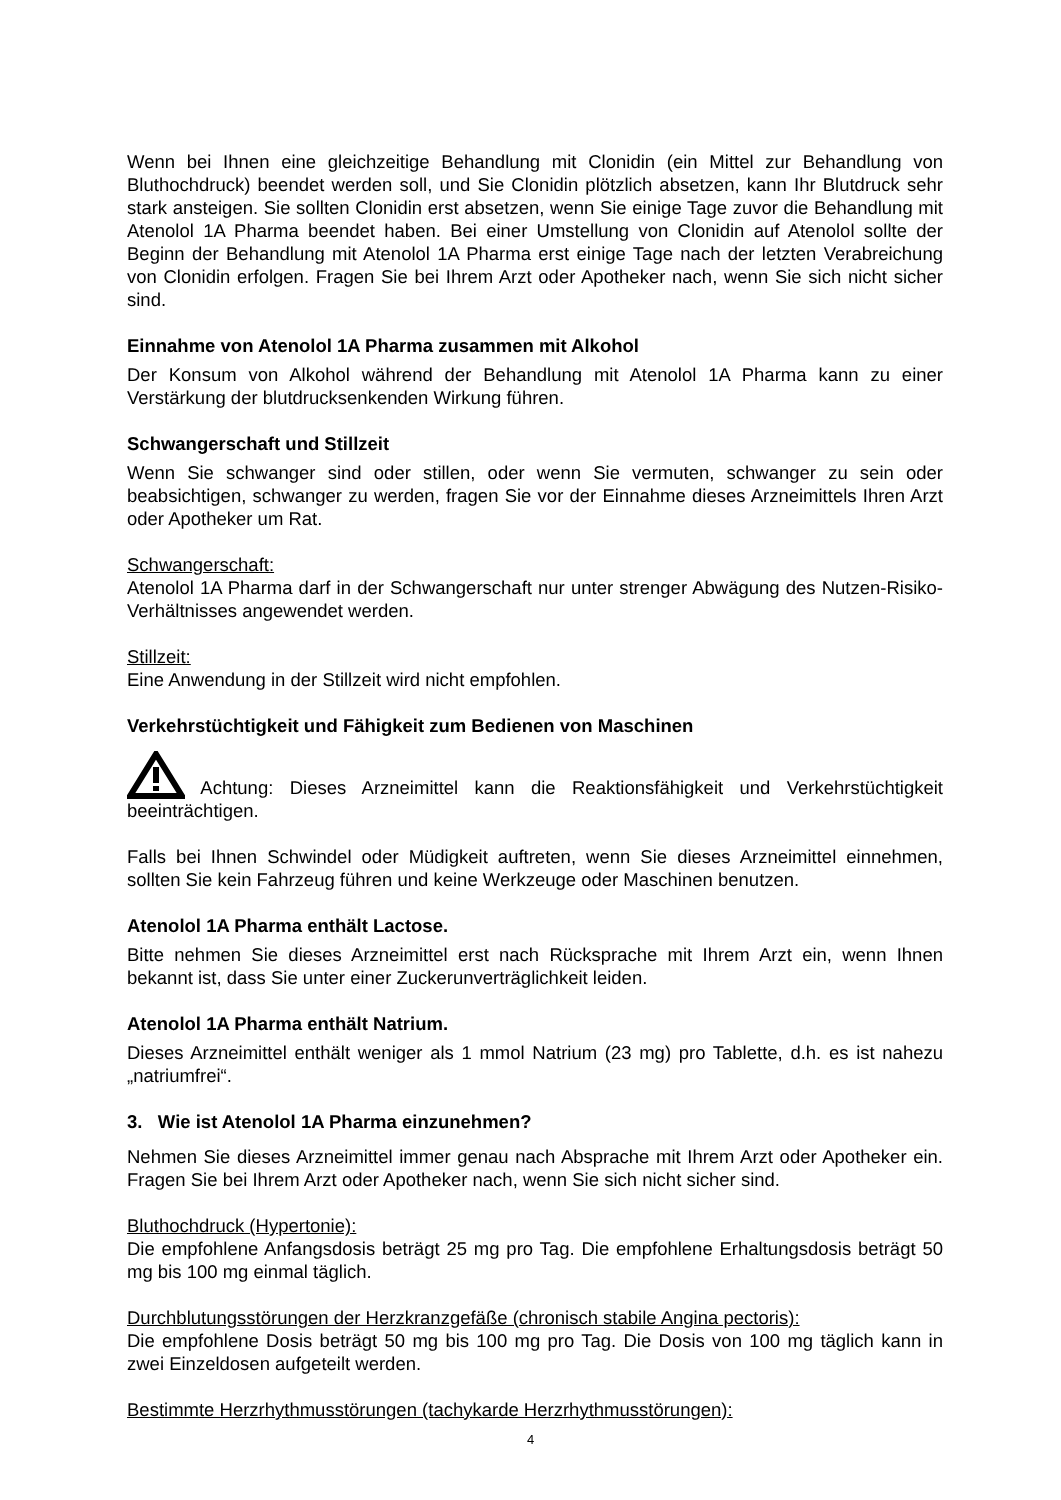Wenn bei Ihnen eine gleichzeitige Behandlung mit Clonidin (ein Mittel zur Behandlung von Bluthochdruck) beendet werden soll, und Sie Clonidin plötzlich absetzen, kann Ihr Blutdruck sehr stark ansteigen. Sie sollten Clonidin erst absetzen, wenn Sie einige Tage zuvor die Behandlung mit Atenolol 1A Pharma beendet haben. Bei einer Umstellung von Clonidin auf Atenolol sollte der Beginn der Behandlung mit Atenolol 1A Pharma erst einige Tage nach der letzten Verabreichung von Clonidin erfolgen. Fragen Sie bei Ihrem Arzt oder Apotheker nach, wenn Sie sich nicht sicher sind.
Einnahme von Atenolol 1A Pharma zusammen mit Alkohol
Der Konsum von Alkohol während der Behandlung mit Atenolol 1A Pharma kann zu einer Verstärkung der blutdrucksenkenden Wirkung führen.
Schwangerschaft und Stillzeit
Wenn Sie schwanger sind oder stillen, oder wenn Sie vermuten, schwanger zu sein oder beabsichtigen, schwanger zu werden, fragen Sie vor der Einnahme dieses Arzneimittels Ihren Arzt oder Apotheker um Rat.
Schwangerschaft:
Atenolol 1A Pharma darf in der Schwangerschaft nur unter strenger Abwägung des Nutzen-Risiko-Verhältnisses angewendet werden.
Stillzeit:
Eine Anwendung in der Stillzeit wird nicht empfohlen.
Verkehrstüchtigkeit und Fähigkeit zum Bedienen von Maschinen
Achtung: Dieses Arzneimittel kann die Reaktionsfähigkeit und Verkehrstüchtigkeit beeinträchtigen.
Falls bei Ihnen Schwindel oder Müdigkeit auftreten, wenn Sie dieses Arzneimittel einnehmen, sollten Sie kein Fahrzeug führen und keine Werkzeuge oder Maschinen benutzen.
Atenolol 1A Pharma enthält Lactose.
Bitte nehmen Sie dieses Arzneimittel erst nach Rücksprache mit Ihrem Arzt ein, wenn Ihnen bekannt ist, dass Sie unter einer Zuckerunverträglichkeit leiden.
Atenolol 1A Pharma enthält Natrium.
Dieses Arzneimittel enthält weniger als 1 mmol Natrium (23 mg) pro Tablette, d.h. es ist nahezu „natriumfrei“.
3. Wie ist Atenolol 1A Pharma einzunehmen?
Nehmen Sie dieses Arzneimittel immer genau nach Absprache mit Ihrem Arzt oder Apotheker ein. Fragen Sie bei Ihrem Arzt oder Apotheker nach, wenn Sie sich nicht sicher sind.
Bluthochdruck (Hypertonie):
Die empfohlene Anfangsdosis beträgt 25 mg pro Tag. Die empfohlene Erhaltungsdosis beträgt 50 mg bis 100 mg einmal täglich.
Durchblutungsstörungen der Herzkranzgefäße (chronisch stabile Angina pectoris):
Die empfohlene Dosis beträgt 50 mg bis 100 mg pro Tag. Die Dosis von 100 mg täglich kann in zwei Einzeldosen aufgeteilt werden.
Bestimmte Herzrhythmusstörungen (tachykarde Herzrhythmusstörungen):
4